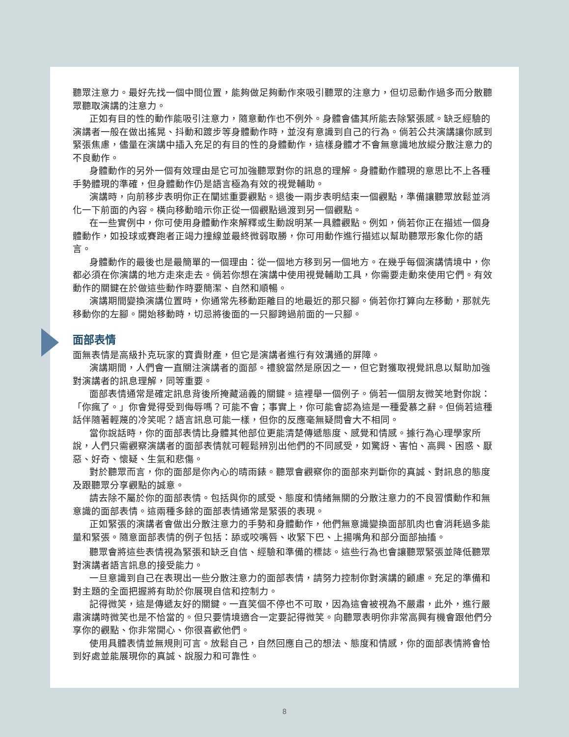聽眾注意力。最好先找一個中間位置，能夠做足夠動作來吸引聽眾的注意力，但切忌動作過多而分散聽眾聽取演講的注意力。
正如有目的性的動作能吸引注意力，隨意動作也不例外。身體會儘其所能去除緊張感。缺乏經驗的演講者一般在做出搖晃、抖動和踱步等身體動作時，並沒有意識到自己的行為。倘若公共演講讓你感到緊張焦慮，儘量在演講中插入充足的有目的性的身體動作，這樣身體才不會無意識地放縱分散注意力的不良動作。
身體動作的另外一個有效理由是它可加強聽眾對你的訊息的理解。身體動作體現的意思比不上各種手勢體現的準確，但身體動作仍是語言極為有效的視覺輔助。
演講時，向前移步表明你正在闡述重要觀點。退後一兩步表明結束一個觀點，準備讓聽眾放鬆並消化一下前面的內容。橫向移動暗示你正從一個觀點過渡到另一個觀點。
在一些實例中，你可使用身體動作來解釋或生動說明某一具體觀點。例如，倘若你正在描述一個身體動作，如投球或賽跑者正竭力撞線並最終微弱取勝，你可用動作進行描述以幫助聽眾形象化你的語言。
身體動作的最後也是最簡單的一個理由：從一個地方移到另一個地方。在幾乎每個演講情境中，你都必須在你演講的地方走來走去。倘若你想在演講中使用視覺輔助工具，你需要走動來使用它們。有效動作的關鍵在於做這些動作時要簡潔、自然和順暢。
演講期間變換演講位置時，你通常先移動距離目的地最近的那只腳。倘若你打算向左移動，那就先移動你的左腳。開始移動時，切忌將後面的一只腳跨過前面的一只腳。
面部表情
面無表情是高級扑克玩家的寶貴財產，但它是演講者進行有效溝通的屏障。
演講期間，人們會一直關注演講者的面部。禮貌當然是原因之一，但它對獲取視覺訊息以幫助加強對演講者的訊息理解，同等重要。
面部表情通常是確定訊息背後所掩藏涵義的關鍵。這裡舉一個例子。倘若一個朋友微笑地對你說：「你瘋了。」你會覺得受到侮辱嗎？可能不會；事實上，你可能會認為這是一種愛慕之辭。但倘若這種話伴隨著輕蔑的冷笑呢？語言訊息可能一樣，但你的反應毫無疑問會大不相同。
當你說話時，你的面部表情比身體其他部位更能清楚傳遞態度、感覺和情感。據行為心理學家所說，人們只需觀察演講者的面部表情就可輕鬆辨別出他們的不同感受，如驚訝、害怕、高興、困惑、厭惡、好奇、懷疑、生氣和悲傷。
對於聽眾而言，你的面部是你內心的晴雨錶。聽眾會觀察你的面部來判斷你的真誠、對訊息的態度及跟聽眾分享觀點的誠意。
請去除不屬於你的面部表情。包括與你的感受、態度和情緒無關的分散注意力的不良習慣動作和無意識的面部表情。這兩種多餘的面部表情通常是緊張的表現。
正如緊張的演講者會做出分散注意力的手勢和身體動作，他們無意識變換面部肌肉也會消耗過多能量和緊張。隨意面部表情的例子包括：舔或咬嘴唇、收緊下巴、上揚嘴角和部分面部抽搐。
聽眾會將這些表情視為緊張和缺乏自信、經驗和準備的標誌。這些行為也會讓聽眾緊張並降低聽眾對演講者語言訊息的接受能力。
一旦意識到自己在表現出一些分散注意力的面部表情，請努力控制你對演講的顧慮。充足的準備和對主題的全面把握將有助於你展現自信和控制力。
記得微笑，這是傳遞友好的關鍵。一直笑個不停也不可取，因為這會被視為不嚴肅，此外，進行嚴肅演講時微笑也是不恰當的。但只要情境適合一定要記得微笑。向聽眾表明你非常高興有機會跟他們分享你的觀點、你非常開心、你很喜歡他們。
使用具體表情並無規則可言。放鬆自己，自然回應自己的想法、態度和情感，你的面部表情將會恰到好處並能展現你的真誠、說服力和可靠性。
8